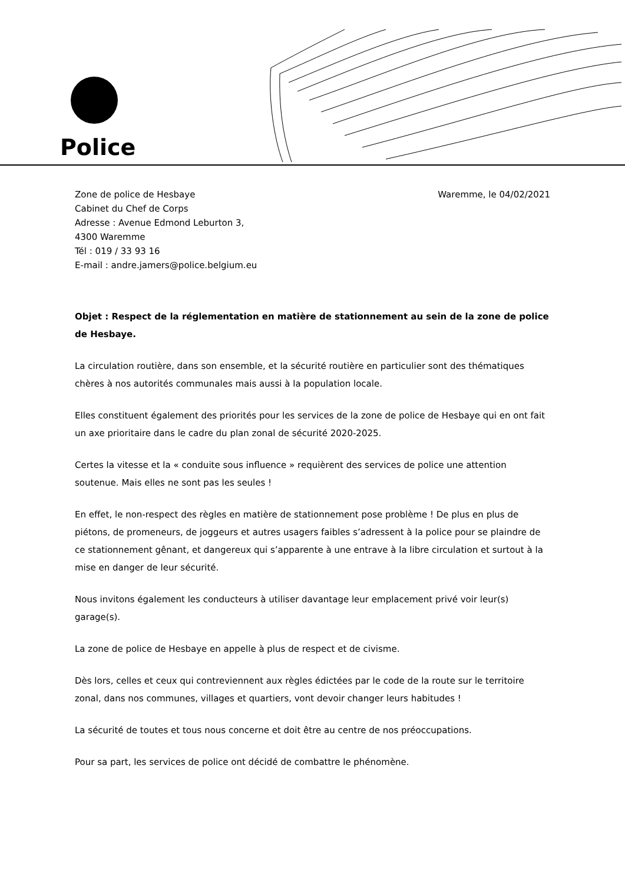Police
Zone de police de Hesbaye
Cabinet du Chef de Corps
Adresse : Avenue Edmond Leburton 3,
4300 Waremme
Tél : 019 / 33 93 16
E-mail : andre.jamers@police.belgium.eu
Waremme, le 04/02/2021
Objet : Respect de la réglementation en matière de stationnement au sein de la zone de police de Hesbaye.
La circulation routière, dans son ensemble, et la sécurité routière en particulier sont des thématiques chères à nos autorités communales mais aussi à la population locale.
Elles constituent également des priorités pour les services de la zone de police de Hesbaye qui en ont fait un axe prioritaire dans le cadre du plan zonal de sécurité 2020-2025.
Certes la vitesse et la « conduite sous influence » requièrent des services de police une attention soutenue. Mais elles ne sont pas les seules !
En effet, le non-respect des règles en matière de stationnement pose problème ! De plus en plus de piétons, de promeneurs, de joggeurs et autres usagers faibles s’adressent à la police pour se plaindre de ce stationnement gênant, et dangereux qui s’apparente à une entrave à la libre circulation et surtout à la mise en danger de leur sécurité.
Nous invitons également les conducteurs à utiliser davantage leur emplacement privé voir leur(s) garage(s).
La zone de police de Hesbaye en appelle à plus de respect et de civisme.
Dès lors, celles et ceux qui contreviennent aux règles édictées par le code de la route sur le territoire zonal, dans nos communes, villages et quartiers, vont devoir changer leurs habitudes !
La sécurité de toutes et tous nous concerne et doit être au centre de nos préoccupations.
Pour sa part, les services de police ont décidé de combattre le phénomène.